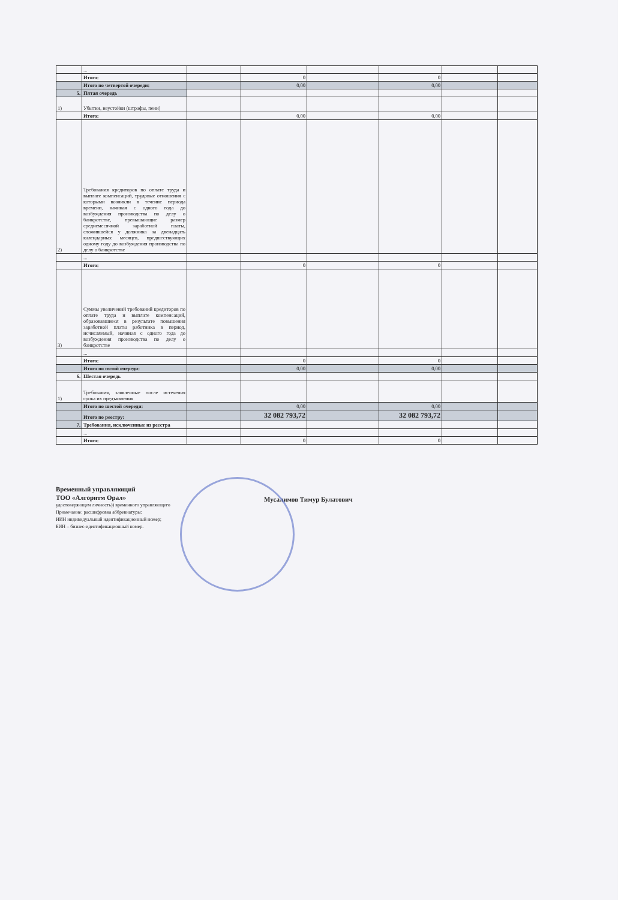| | ... | | | | | | |
| | Итого: | | 0 | | 0 | | |
| | Итого по четвертой очереди: | | 0,00 | | 0,00 | | |
| 5. | Пятая очередь | | | | | | |
| 1) | Убытки, неустойки (штрафы, пени) | | | | | | |
| | Итого: | | 0,00 | | 0,00 | | |
| 2) | Требования кредиторов по оплате труда и выплате компенсаций, трудовые отношения с которыми возникли в течение периода времени, начиная с одного года до возбуждения производства по делу о банкротстве, превышающие размер среднемесячной заработной платы, сложившейся у должника за двенадцать календарных месяцев, предшествующих одному году до возбуждения производства по делу о банкротстве | | | | | | |
| | ... | | | | | | |
| | Итого: | | 0 | | 0 | | |
| 3) | Суммы увеличений требований кредиторов по оплате труда и выплате компенсаций, образовавшиеся в результате повышения заработной платы работника в период, исчисляемый, начиная с одного года до возбуждения производства по делу о банкротстве | | | | | | |
| | ... | | | | | | |
| | Итого: | | 0 | | 0 | | |
| | Итого по пятой очереди: | | 0,00 | | 0,00 | | |
| 6. | Шестая очередь | | | | | | |
| 1) | Требования, заявленные после истечения срока их предъявления | | | | | | |
| | Итого по шестой очереди: | | 0,00 | | 0,00 | | |
| | Итого по реестру: | | 32 082 793,72 | | 32 082 793,72 | | |
| 7. | Требования, исключенные из реестра | | | | | | |
| | ... | | | | | | |
| | Итого: | | 0 | | 0 | | |
Временный управляющий
ТОО «Алгоритм Орал»
удостоверяющем личность)) временного управляющего
Примечание: расшифровка аббревиатуры:
ИИН индивидуальный идентификационный номер;
БИН – бизнес-идентификационный номер.
Мусалимов Тимур Булатович